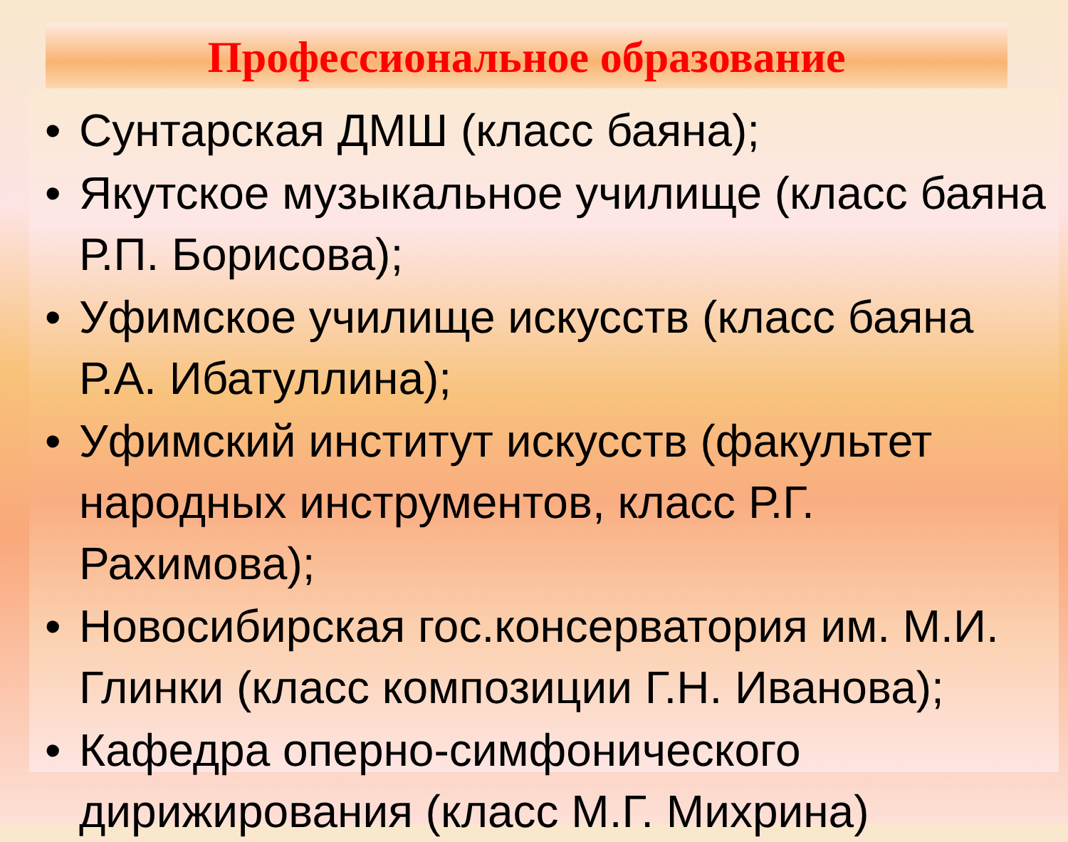Профессиональное образование
• Сунтарская ДМШ (класс баяна);
• Якутское музыкальное училище (класс баяна Р.П. Борисова);
• Уфимское училище искусств (класс баяна Р.А. Ибатуллина);
• Уфимский институт искусств (факультет народных инструментов, класс Р.Г. Рахимова);
• Новосибирская гос.консерватория им. М.И. Глинки (класс композиции Г.Н. Иванова);
• Кафедра оперно-симфонического дирижирования (класс М.Г. Михрина)